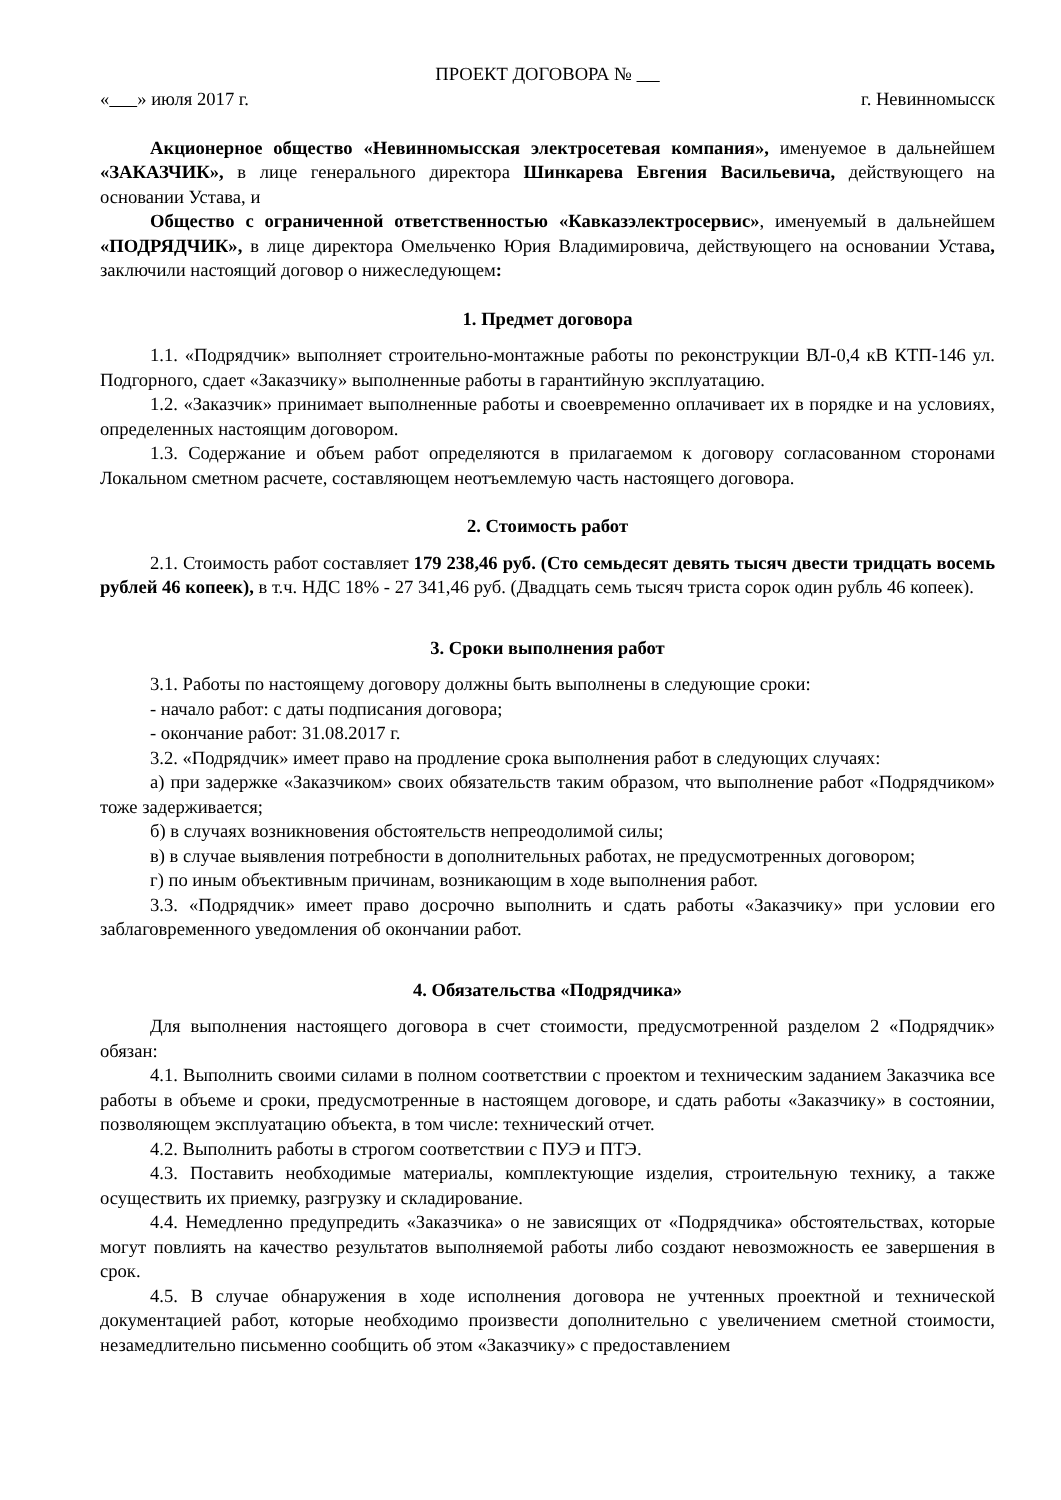ПРОЕКТ ДОГОВОРА №
« » июля 2017 г. г. Невинномысск
Акционерное общество «Невинномысская электросетевая компания», именуемое в дальнейшем «ЗАКАЗЧИК», в лице генерального директора Шинкарева Евгения Васильевича, действующего на основании Устава, и
Общество с ограниченной ответственностью «Кавказэлектросервис», именуемый в дальнейшем «ПОДРЯДЧИК», в лице директора Омельченко Юрия Владимировича, действующего на основании Устава, заключили настоящий договор о нижеследующем:
1. Предмет договора
1.1. «Подрядчик» выполняет строительно-монтажные работы по реконструкции ВЛ-0,4 кВ КТП-146 ул. Подгорного, сдает «Заказчику» выполненные работы в гарантийную эксплуатацию.
1.2. «Заказчик» принимает выполненные работы и своевременно оплачивает их в порядке и на условиях, определенных настоящим договором.
1.3. Содержание и объем работ определяются в прилагаемом к договору согласованном сторонами Локальном сметном расчете, составляющем неотъемлемую часть настоящего договора.
2. Стоимость работ
2.1. Стоимость работ составляет 179 238,46 руб. (Сто семьдесят девять тысяч двести тридцать восемь рублей 46 копеек), в т.ч. НДС 18% - 27 341,46 руб. (Двадцать семь тысяч триста сорок один рубль 46 копеек).
3. Сроки выполнения работ
3.1. Работы по настоящему договору должны быть выполнены в следующие сроки:
- начало работ: с даты подписания договора;
- окончание работ: 31.08.2017 г.
3.2. «Подрядчик» имеет право на продление срока выполнения работ в следующих случаях:
а) при задержке «Заказчиком» своих обязательств таким образом, что выполнение работ «Подрядчиком» тоже задерживается;
б) в случаях возникновения обстоятельств непреодолимой силы;
в) в случае выявления потребности в дополнительных работах, не предусмотренных договором;
г) по иным объективным причинам, возникающим в ходе выполнения работ.
3.3. «Подрядчик» имеет право досрочно выполнить и сдать работы «Заказчику» при условии его заблаговременного уведомления об окончании работ.
4. Обязательства «Подрядчика»
Для выполнения настоящего договора в счет стоимости, предусмотренной разделом 2 «Подрядчик» обязан:
4.1. Выполнить своими силами в полном соответствии с проектом и техническим заданием Заказчика все работы в объеме и сроки, предусмотренные в настоящем договоре, и сдать работы «Заказчику» в состоянии, позволяющем эксплуатацию объекта, в том числе: технический отчет.
4.2. Выполнить работы в строгом соответствии с ПУЭ и ПТЭ.
4.3. Поставить необходимые материалы, комплектующие изделия, строительную технику, а также осуществить их приемку, разгрузку и складирование.
4.4. Немедленно предупредить «Заказчика» о не зависящих от «Подрядчика» обстоятельствах, которые могут повлиять на качество результатов выполняемой работы либо создают невозможность ее завершения в срок.
4.5. В случае обнаружения в ходе исполнения договора не учтенных проектной и технической документацией работ, которые необходимо произвести дополнительно с увеличением сметной стоимости, незамедлительно письменно сообщить об этом «Заказчику» с предоставлением